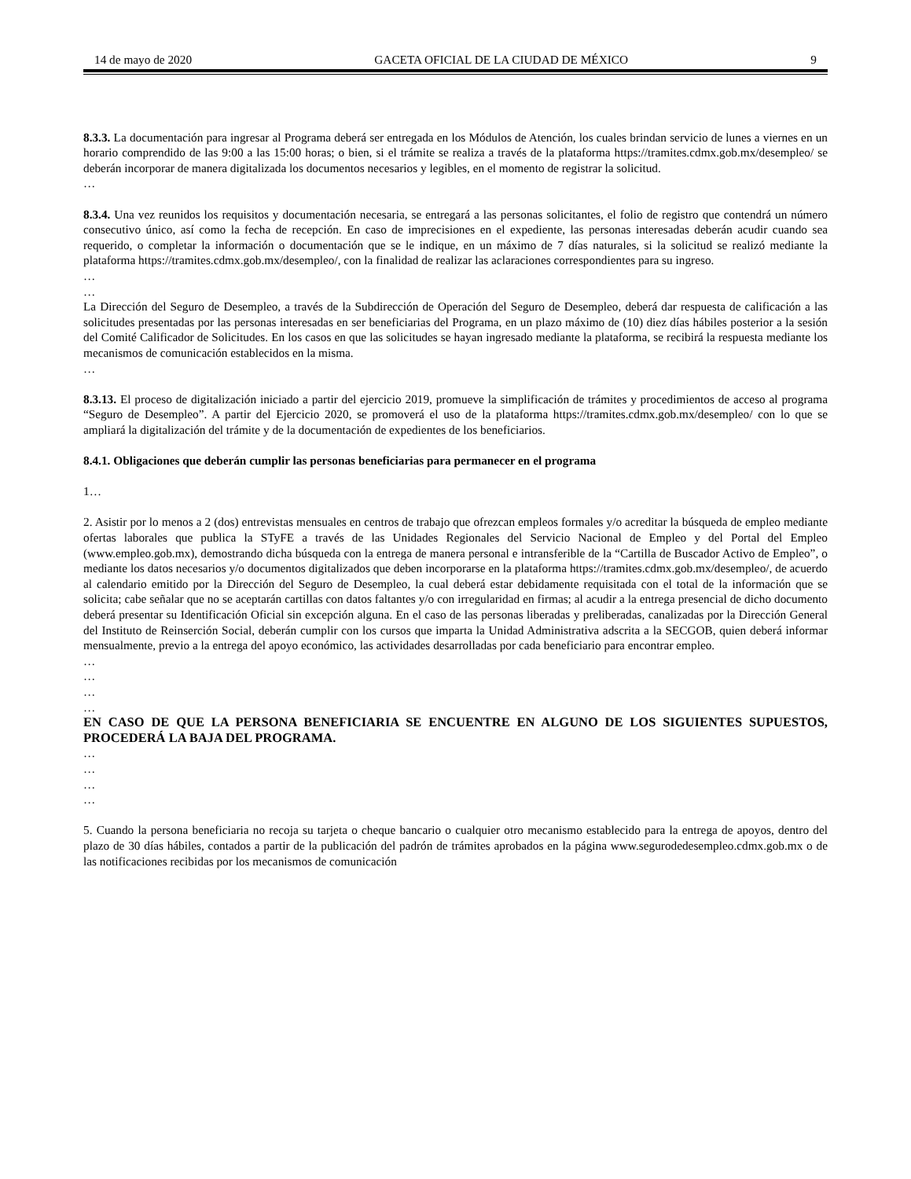14 de mayo de 2020 GACETA OFICIAL DE LA CIUDAD DE MÉXICO 9
8.3.3. La documentación para ingresar al Programa deberá ser entregada en los Módulos de Atención, los cuales brindan servicio de lunes a viernes en un horario comprendido de las 9:00 a las 15:00 horas; o bien, si el trámite se realiza a través de la plataforma https://tramites.cdmx.gob.mx/desempleo/ se deberán incorporar de manera digitalizada los documentos necesarios y legibles, en el momento de registrar la solicitud.
…
8.3.4. Una vez reunidos los requisitos y documentación necesaria, se entregará a las personas solicitantes, el folio de registro que contendrá un número consecutivo único, así como la fecha de recepción. En caso de imprecisiones en el expediente, las personas interesadas deberán acudir cuando sea requerido, o completar la información o documentación que se le indique, en un máximo de 7 días naturales, si la solicitud se realizó mediante la plataforma https://tramites.cdmx.gob.mx/desempleo/, con la finalidad de realizar las aclaraciones correspondientes para su ingreso.
…
…
La Dirección del Seguro de Desempleo, a través de la Subdirección de Operación del Seguro de Desempleo, deberá dar respuesta de calificación a las solicitudes presentadas por las personas interesadas en ser beneficiarias del Programa, en un plazo máximo de (10) diez días hábiles posterior a la sesión del Comité Calificador de Solicitudes. En los casos en que las solicitudes se hayan ingresado mediante la plataforma, se recibirá la respuesta mediante los mecanismos de comunicación establecidos en la misma.
…
8.3.13. El proceso de digitalización iniciado a partir del ejercicio 2019, promueve la simplificación de trámites y procedimientos de acceso al programa “Seguro de Desempleo”. A partir del Ejercicio 2020, se promoverá el uso de la plataforma https://tramites.cdmx.gob.mx/desempleo/ con lo que se ampliará la digitalización del trámite y de la documentación de expedientes de los beneficiarios.
8.4.1. Obligaciones que deberán cumplir las personas beneficiarias para permanecer en el programa
1…
2. Asistir por lo menos a 2 (dos) entrevistas mensuales en centros de trabajo que ofrezcan empleos formales y/o acreditar la búsqueda de empleo mediante ofertas laborales que publica la STyFE a través de las Unidades Regionales del Servicio Nacional de Empleo y del Portal del Empleo (www.empleo.gob.mx), demostrando dicha búsqueda con la entrega de manera personal e intransferible de la “Cartilla de Buscador Activo de Empleo”, o mediante los datos necesarios y/o documentos digitalizados que deben incorporarse en la plataforma https://tramites.cdmx.gob.mx/desempleo/, de acuerdo al calendario emitido por la Dirección del Seguro de Desempleo, la cual deberá estar debidamente requisitada con el total de la información que se solicita; cabe señalar que no se aceptarán cartillas con datos faltantes y/o con irregularidad en firmas; al acudir a la entrega presencial de dicho documento deberá presentar su Identificación Oficial sin excepción alguna. En el caso de las personas liberadas y preliberadas, canalizadas por la Dirección General del Instituto de Reinserción Social, deberán cumplir con los cursos que imparta la Unidad Administrativa adscrita a la SECGOB, quien deberá informar mensualmente, previo a la entrega del apoyo económico, las actividades desarrolladas por cada beneficiario para encontrar empleo.
…
…
…
…
EN CASO DE QUE LA PERSONA BENEFICIARIA SE ENCUENTRE EN ALGUNO DE LOS SIGUIENTES SUPUESTOS, PROCEDERÁ LA BAJA DEL PROGRAMA.
…
…
…
…
5. Cuando la persona beneficiaria no recoja su tarjeta o cheque bancario o cualquier otro mecanismo establecido para la entrega de apoyos, dentro del plazo de 30 días hábiles, contados a partir de la publicación del padrón de trámites aprobados en la página www.segurodedesempleo.cdmx.gob.mx o de las notificaciones recibidas por los mecanismos de comunicación